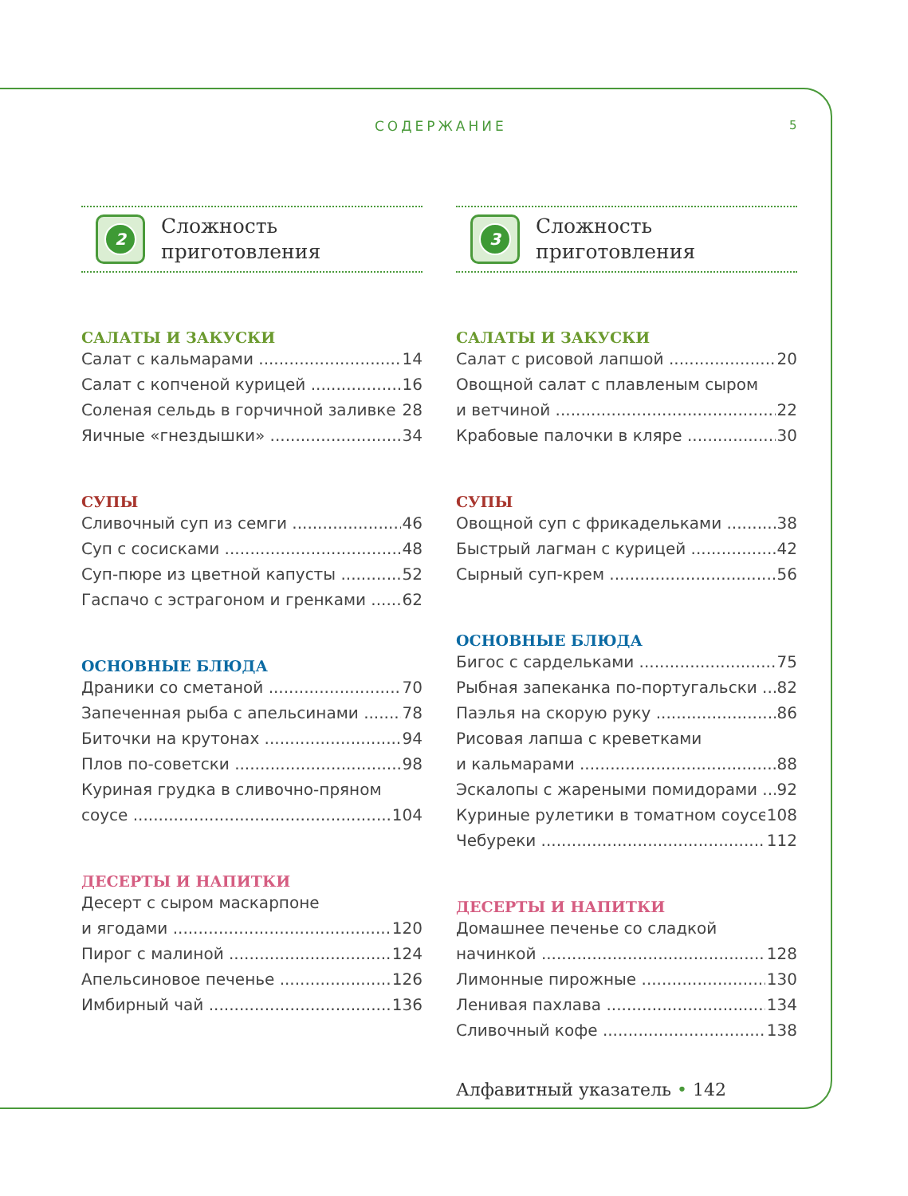СОДЕРЖАНИЕ 5
2
Сложность
приготовления
САЛАТЫ И ЗАКУСКИ
Салат с кальмарами 14
Салат с копченой курицей 16
Соленая сельдь в горчичной заливке 28
Яичные «гнездышки» 34
СУПЫ
Сливочный суп из семги 46
Суп с сосисками 48
Суп-пюре из цветной капусты 52
Гаспачо с эстрагоном и гренками 62
ОСНОВНЫЕ БЛЮДА
Драники со сметаной 70
Запеченная рыба с апельсинами 78
Биточки на крутонах 94
Плов по-советски 98
Куриная грудка в сливочно-пряном
соусе 104
ДЕСЕРТЫ И НАПИТКИ
Десерт с сыром маскарпоне
и ягодами 120
Пирог с малиной 124
Апельсиновое печенье 126
Имбирный чай 136
3
Сложность
приготовления
САЛАТЫ И ЗАКУСКИ
Салат с рисовой лапшой 20
Овощной салат с плавленым сыром
и ветчиной 22
Крабовые палочки в кляре 30
СУПЫ
Овощной суп с фрикадельками 38
Быстрый лагман с курицей 42
Сырный суп-крем 56
ОСНОВНЫЕ БЛЮДА
Бигос с сардельками 75
Рыбная запеканка по-португальски 82
Паэлья на скорую руку 86
Рисовая лапша с креветками
и кальмарами 88
Эскалопы с жареными помидорами 92
Куриные рулетики в томатном соусе 108
Чебуреки 112
ДЕСЕРТЫ И НАПИТКИ
Домашнее печенье со сладкой
начинкой 128
Лимонные пирожные 130
Ленивая пахлава 134
Сливочный кофе 138
Алфавитный указатель • 142